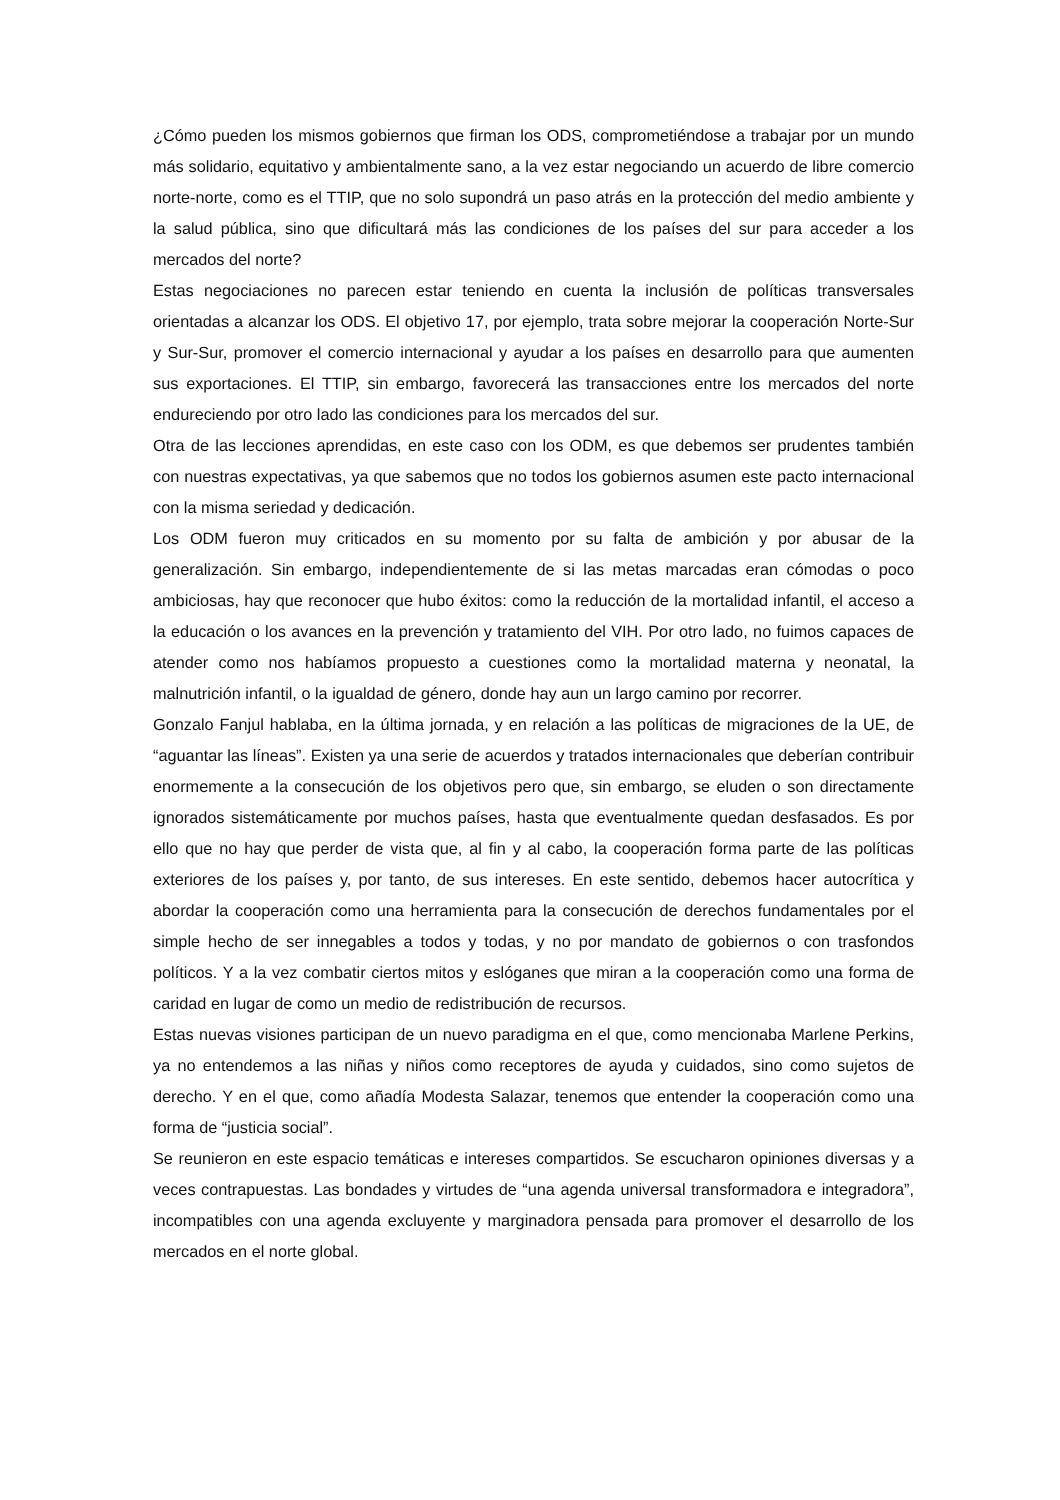¿Cómo pueden los mismos gobiernos que firman los ODS, comprometiéndose a trabajar por un mundo más solidario, equitativo y ambientalmente sano, a la vez estar negociando un acuerdo de libre comercio norte-norte, como es el TTIP, que no solo supondrá un paso atrás en la protección del medio ambiente y la salud pública, sino que dificultará más las condiciones de los países del sur para acceder a los mercados del norte?
Estas negociaciones no parecen estar teniendo en cuenta la inclusión de políticas transversales orientadas a alcanzar los ODS. El objetivo 17, por ejemplo, trata sobre mejorar la cooperación Norte-Sur y Sur-Sur, promover el comercio internacional y ayudar a los países en desarrollo para que aumenten sus exportaciones. El TTIP, sin embargo, favorecerá las transacciones entre los mercados del norte endureciendo por otro lado las condiciones para los mercados del sur.
Otra de las lecciones aprendidas, en este caso con los ODM, es que debemos ser prudentes también con nuestras expectativas, ya que sabemos que no todos los gobiernos asumen este pacto internacional con la misma seriedad y dedicación.
Los ODM fueron muy criticados en su momento por su falta de ambición y por abusar de la generalización. Sin embargo, independientemente de si las metas marcadas eran cómodas o poco ambiciosas, hay que reconocer que hubo éxitos: como la reducción de la mortalidad infantil, el acceso a la educación o los avances en la prevención y tratamiento del VIH. Por otro lado, no fuimos capaces de atender como nos habíamos propuesto a cuestiones como la mortalidad materna y neonatal, la malnutrición infantil, o la igualdad de género, donde hay aun un largo camino por recorrer.
Gonzalo Fanjul hablaba, en la última jornada, y en relación a las políticas de migraciones de la UE, de “aguantar las líneas”. Existen ya una serie de acuerdos y tratados internacionales que deberían contribuir enormemente a la consecución de los objetivos pero que, sin embargo, se eluden o son directamente ignorados sistemáticamente por muchos países, hasta que eventualmente quedan desfasados. Es por ello que no hay que perder de vista que, al fin y al cabo, la cooperación forma parte de las políticas exteriores de los países y, por tanto, de sus intereses. En este sentido, debemos hacer autocrítica y abordar la cooperación como una herramienta para la consecución de derechos fundamentales por el simple hecho de ser innegables a todos y todas, y no por mandato de gobiernos o con trasfondos políticos. Y a la vez combatir ciertos mitos y eslóganes que miran a la cooperación como una forma de caridad en lugar de como un medio de redistribución de recursos.
Estas nuevas visiones participan de un nuevo paradigma en el que, como mencionaba Marlene Perkins, ya no entendemos a las niñas y niños como receptores de ayuda y cuidados, sino como sujetos de derecho. Y en el que, como añadía Modesta Salazar, tenemos que entender la cooperación como una forma de “justicia social”.
Se reunieron en este espacio temáticas e intereses compartidos. Se escucharon opiniones diversas y a veces contrapuestas. Las bondades y virtudes de “una agenda universal transformadora e integradora”, incompatibles con una agenda excluyente y marginadora pensada para promover el desarrollo de los mercados en el norte global.